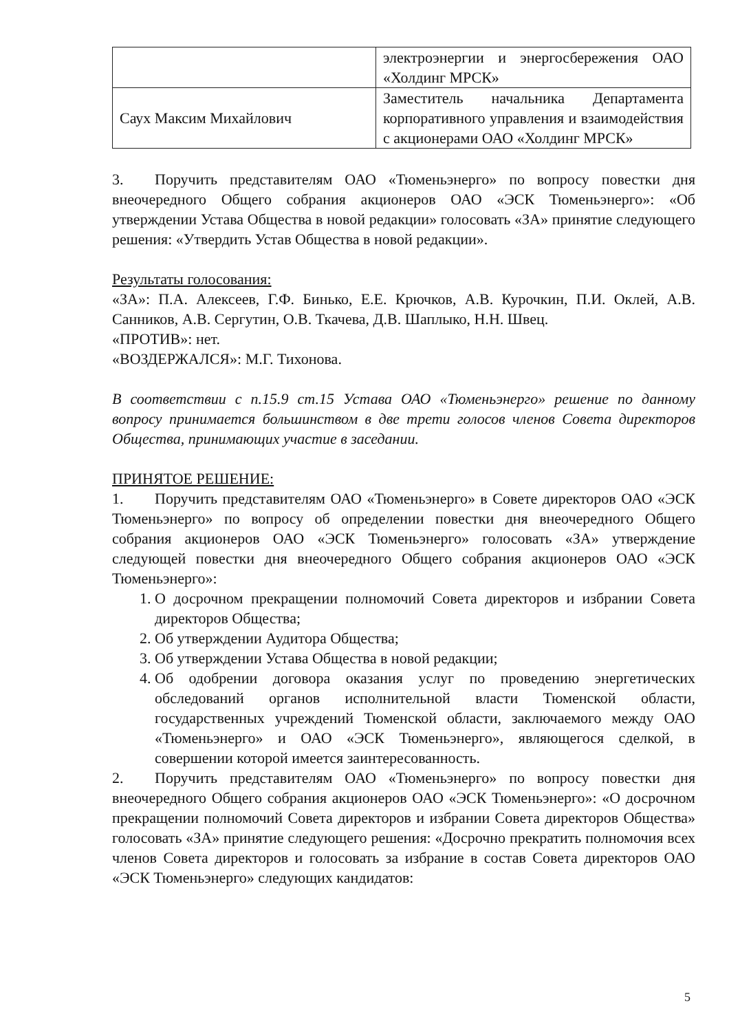| | электроэнергии и энергосбережения ОАО «Холдинг МРСК» |
| Саух Максим Михайлович | Заместитель начальника Департамента корпоративного управления и взаимодействия с акционерами ОАО «Холдинг МРСК» |
3. Поручить представителям ОАО «Тюменьэнерго» по вопросу повестки дня внеочередного Общего собрания акционеров ОАО «ЭСК Тюменьэнерго»: «Об утверждении Устава Общества в новой редакции» голосовать «ЗА» принятие следующего решения: «Утвердить Устав Общества в новой редакции».
Результаты голосования:
«ЗА»: П.А. Алексеев, Г.Ф. Бинько, Е.Е. Крючков, А.В. Курочкин, П.И. Оклей, А.В. Санников, А.В. Сергутин, О.В. Ткачева, Д.В. Шаплыко, Н.Н. Швец.
«ПРОТИВ»: нет.
«ВОЗДЕРЖАЛСЯ»: М.Г. Тихонова.
В соответствии с п.15.9 ст.15 Устава ОАО «Тюменьэнерго» решение по данному вопросу принимается большинством в две трети голосов членов Совета директоров Общества, принимающих участие в заседании.
ПРИНЯТОЕ РЕШЕНИЕ:
1. Поручить представителям ОАО «Тюменьэнерго» в Совете директоров ОАО «ЭСК Тюменьэнерго» по вопросу об определении повестки дня внеочередного Общего собрания акционеров ОАО «ЭСК Тюменьэнерго» голосовать «ЗА» утверждение следующей повестки дня внеочередного Общего собрания акционеров ОАО «ЭСК Тюменьэнерго»:
1. О досрочном прекращении полномочий Совета директоров и избрании Совета директоров Общества;
2. Об утверждении Аудитора Общества;
3. Об утверждении Устава Общества в новой редакции;
4. Об одобрении договора оказания услуг по проведению энергетических обследований органов исполнительной власти Тюменской области, государственных учреждений Тюменской области, заключаемого между ОАО «Тюменьэнерго» и ОАО «ЭСК Тюменьэнерго», являющегося сделкой, в совершении которой имеется заинтересованность.
2. Поручить представителям ОАО «Тюменьэнерго» по вопросу повестки дня внеочередного Общего собрания акционеров ОАО «ЭСК Тюменьэнерго»: «О досрочном прекращении полномочий Совета директоров и избрании Совета директоров Общества» голосовать «ЗА» принятие следующего решения: «Досрочно прекратить полномочия всех членов Совета директоров и голосовать за избрание в состав Совета директоров ОАО «ЭСК Тюменьэнерго» следующих кандидатов:
5